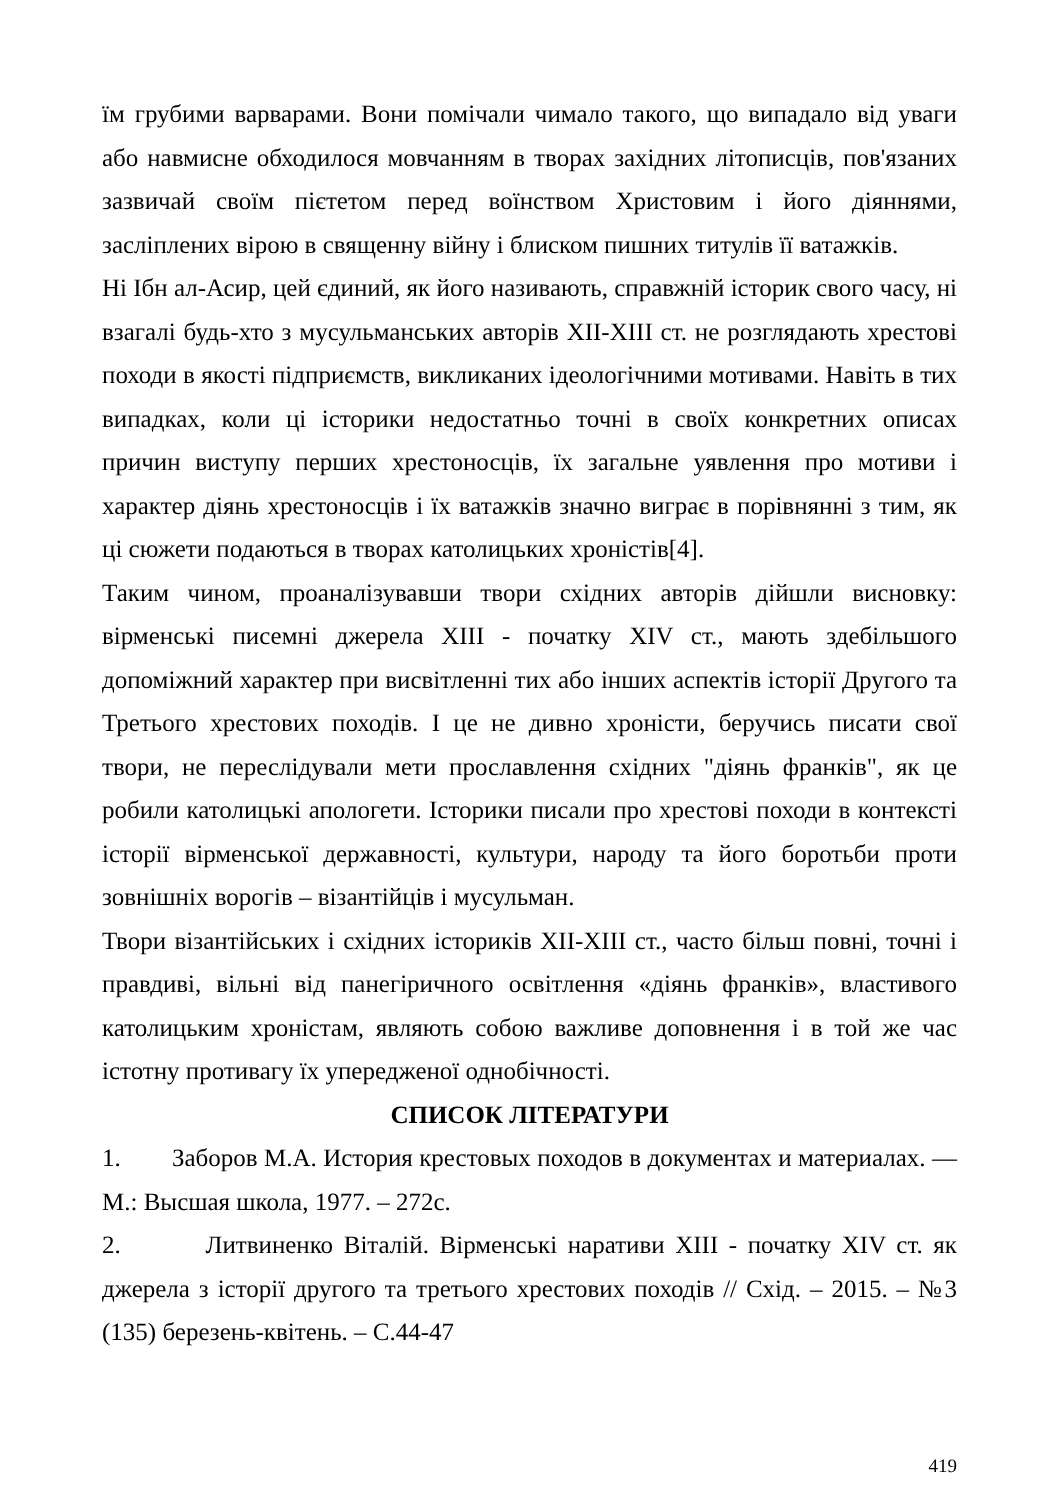їм грубими варварами. Вони помічали чимало такого, що випадало від уваги або навмисне обходилося мовчанням в творах західних літописців, пов'язаних зазвичай своїм пієтетом перед воїнством Христовим і його діяннями, засліплених вірою в священну війну і блиском пишних титулів її ватажків.
Ні Ібн ал-Асир, цей єдиний, як його називають, справжній історик свого часу, ні взагалі будь-хто з мусульманських авторів XII-XIII ст. не розглядають хрестові походи в якості підприємств, викликаних ідеологічними мотивами. Навіть в тих випадках, коли ці історики недостатньо точні в своїх конкретних описах причин виступу перших хрестоносців, їх загальне уявлення про мотиви і характер діянь хрестоносців і їх ватажків значно виграє в порівнянні з тим, як ці сюжети подаються в творах католицьких хроністів[4].
Таким чином, проаналізувавши твори східних авторів дійшли висновку: вірменські писемні джерела XIII - початку XIV ст., мають здебільшого допоміжний характер при висвітленні тих або інших аспектів історії Другого та Третього хрестових походів. І це не дивно хроністи, беручись писати свої твори, не переслідували мети прославлення східних "діянь франків", як це робили католицькі апологети. Історики писали про хрестові походи в контексті історії вірменської державності, культури, народу та його боротьби проти зовнішніх ворогів – візантійців і мусульман.
Твори візантійських і східних істориків XII-XIII ст., часто більш повні, точні і правдиві, вільні від панегіричного освітлення «діянь франків», властивого католицьким хроністам, являють собою важливе доповнення і в той же час істотну противагу їх упередженої однобічності.
СПИСОК ЛІТЕРАТУРИ
1. Заборов М.А. История крестовых походов в документах и материалах. — М.: Высшая школа, 1977. – 272с.
2. Литвиненко Віталій. Вірменські наративи XIII - початку XIV ст. як джерела з історії другого та третього хрестових походів // Схід. – 2015. – №3 (135) березень-квітень. – С.44-47
419